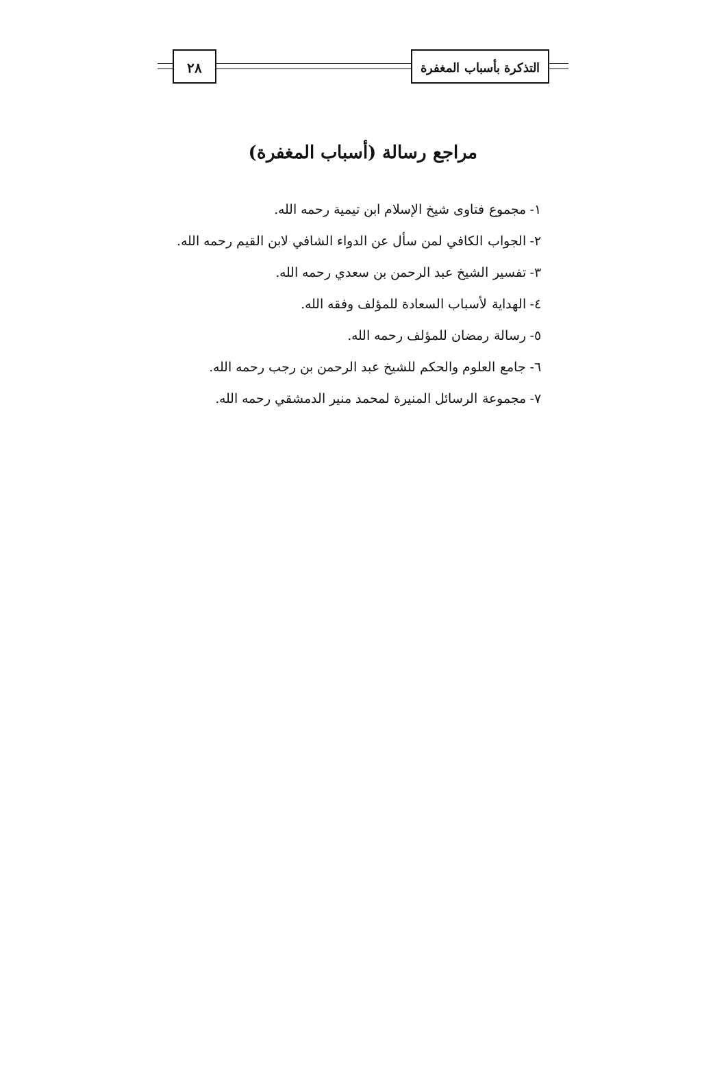٢٨ التذكرة بأسباب المغفرة
مراجع رسالة (أسباب المغفرة)
١- مجموع فتاوى شيخ الإسلام ابن تيمية رحمه الله.
٢- الجواب الكافي لمن سأل عن الدواء الشافي لابن القيم رحمه الله.
٣- تفسير الشيخ عبد الرحمن بن سعدي رحمه الله.
٤- الهداية لأسباب السعادة للمؤلف وفقه الله.
٥- رسالة رمضان للمؤلف رحمه الله.
٦- جامع العلوم والحكم للشيخ عبد الرحمن بن رجب رحمه الله.
٧- مجموعة الرسائل المنيرة لمحمد منير الدمشقي رحمه الله.